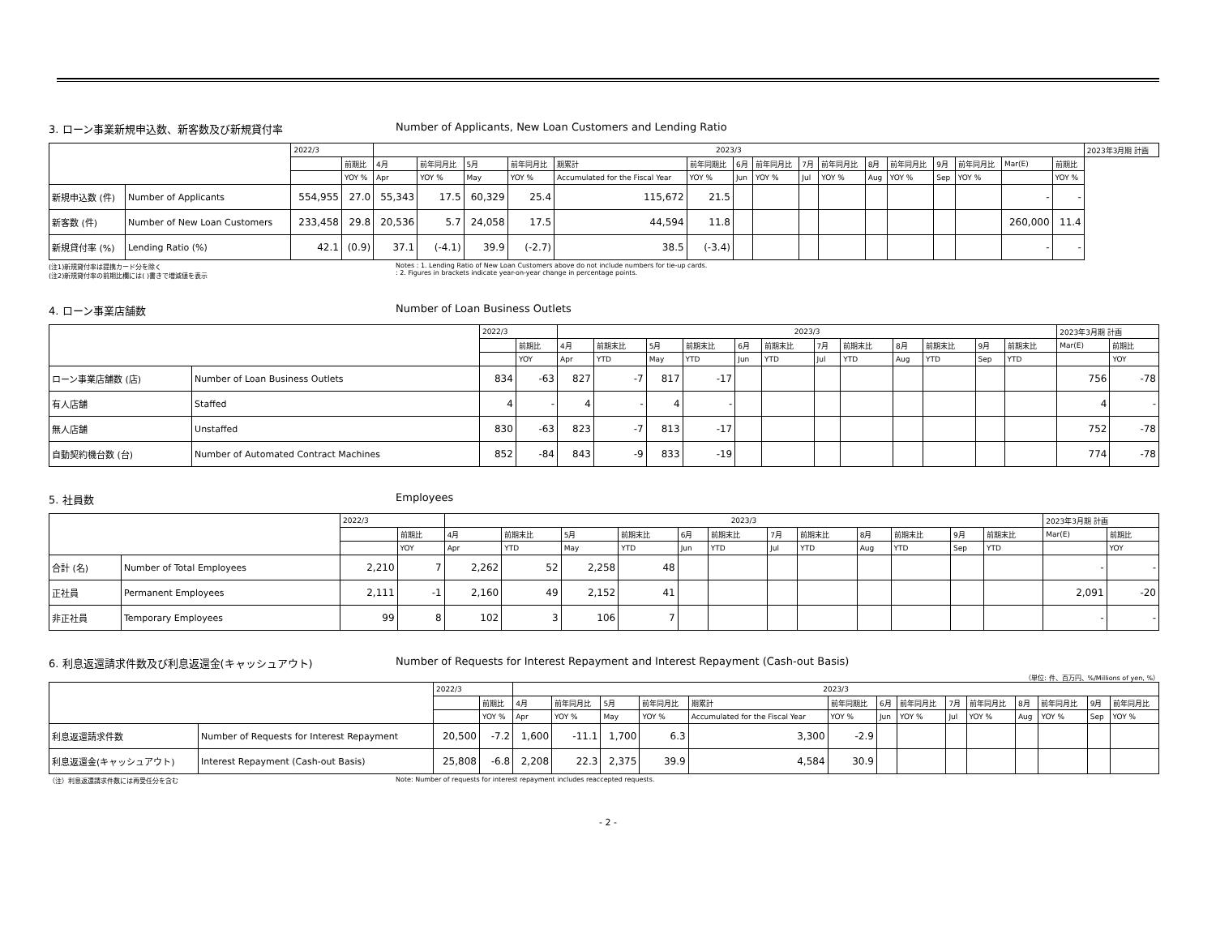3. ローン事業新規申込数、新客数及び新規貸付率 Number of Applicants, New Loan Customers and Lending Ratio
| | | 2022/3 | | 2023/3 | | | | | | | | | | | | | | | | 2023年3月期 計画 |
| --- | --- | --- | --- | --- | --- | --- | --- | --- | --- | --- | --- | --- | --- | --- | --- | --- | --- | --- | --- | --- |
| | | | 前期比 | 4月 | 前年同月比 | 5月 | 前年同月比 | 期累計 | 前年同期比 | 6月 | 前年同月比 | 7月 | 前年同月比 | 8月 | 前年同月比 | 9月 | 前年同月比 | Mar(E) | 前期比 | |
| | | | YOY % | Apr | YOY % | May | YOY % | Accumulated for the Fiscal Year | YOY % | Jun | YOY % | Jul | YOY % | Aug | YOY % | Sep | YOY % | | YOY % | |
| 新規申込数 (件) | Number of Applicants | 554,955 | 27.0 | 55,343 | 17.5 | 60,329 | 25.4 | 115,672 | 21.5 | | | | | | | | | - | - | |
| 新客数 (件) | Number of New Loan Customers | 233,458 | 29.8 | 20,536 | 5.7 | 24,058 | 17.5 | 44,594 | 11.8 | | | | | | | | | 260,000 | 11.4 | |
| 新規貸付率 (%) | Lending Ratio (%) | 42.1 | (0.9) | 37.1 | (-4.1) | 39.9 | (-2.7) | 38.5 | (-3.4) | | | | | | | | | - | - | |
(注1)新規貸付率は提携カード分を除く
(注2)新規貸付率の前期比欄には( )書きで増減値を表示
Notes : 1. Lending Ratio of New Loan Customers above do not include numbers for tie-up cards.
: 2. Figures in brackets indicate year-on-year change in percentage points.
4. ローン事業店舗数 Number of Loan Business Outlets
| | | 2022/3 | | 2023/3 | | | | | | | | | | | | 2023年3月期 計画 | |
| --- | --- | --- | --- | --- | --- | --- | --- | --- | --- | --- | --- | --- | --- | --- | --- | --- | --- |
| | | | 前期比 | 4月 | 前期末比 | 5月 | 前期末比 | 6月 | 前期末比 | 7月 | 前期末比 | 8月 | 前期末比 | 9月 | 前期末比 | Mar(E) | 前期比 |
| | | | YOY | Apr | YTD | May | YTD | Jun | YTD | Jul | YTD | Aug | YTD | Sep | YTD | | YOY |
| ローン事業店舗数 (店) | Number of Loan Business Outlets | 834 | -63 | 827 | -7 | 817 | -17 | | | | | | | | | 756 | -78 |
| 有人店舗 | Staffed | 4 | - | 4 | - | 4 | - | | | | | | | | | 4 | - |
| 無人店舗 | Unstaffed | 830 | -63 | 823 | -7 | 813 | -17 | | | | | | | | | 752 | -78 |
| 自動契約機台数 (台) | Number of Automated Contract Machines | 852 | -84 | 843 | -9 | 833 | -19 | | | | | | | | | 774 | -78 |
5. 社員数 Employees
| | | 2022/3 | | 2023/3 | | | | | | | | | | | | 2023年3月期 計画 | |
| --- | --- | --- | --- | --- | --- | --- | --- | --- | --- | --- | --- | --- | --- | --- | --- | --- | --- |
| | | | 前期比 | 4月 | 前期末比 | 5月 | 前期末比 | 6月 | 前期末比 | 7月 | 前期末比 | 8月 | 前期末比 | 9月 | 前期末比 | Mar(E) | 前期比 |
| | | | YOY | Apr | YTD | May | YTD | Jun | YTD | Jul | YTD | Aug | YTD | Sep | YTD | | YOY |
| 合計 (名) | Number of Total Employees | 2,210 | 7 | 2,262 | 52 | 2,258 | 48 | | | | | | | | | - | - |
| 正社員 | Permanent Employees | 2,111 | -1 | 2,160 | 49 | 2,152 | 41 | | | | | | | | | 2,091 | -20 |
| 非正社員 | Temporary Employees | 99 | 8 | 102 | 3 | 106 | 7 | | | | | | | | | - | - |
6. 利息返還請求件数及び利息返還金(キャッシュアウト) Number of Requests for Interest Repayment and Interest Repayment (Cash-out Basis)
（単位: 件、百万円、%/Millions of yen, %）
| | | 2022/3 | | 2023/3 | | | | | | | | | | | | | |
| --- | --- | --- | --- | --- | --- | --- | --- | --- | --- | --- | --- | --- | --- | --- | --- | --- | --- |
| | | | 前期比 | 4月 | 前年同月比 | 5月 | 前年同月比 | 期累計 | 前年同期比 | 6月 | 前年同月比 | 7月 | 前年同月比 | 8月 | 前年同月比 | 9月 | 前年同月比 |
| | | | YOY % | Apr | YOY % | May | YOY % | Accumulated for the Fiscal Year | YOY % | Jun | YOY % | Jul | YOY % | Aug | YOY % | Sep | YOY % |
| 利息返還請求件数 | Number of Requests for Interest Repayment | 20,500 | -7.2 | 1,600 | -11.1 | 1,700 | 6.3 | 3,300 | -2.9 | | | | | | | | |
| 利息返還金(キャッシュアウト) | Interest Repayment (Cash-out Basis) | 25,808 | -6.8 | 2,208 | 22.3 | 2,375 | 39.9 | 4,584 | 30.9 | | | | | | | | |
（注）利息返還請求件数には再受任分を含む Note: Number of requests for interest repayment includes reaccepted requests.
- 2 -